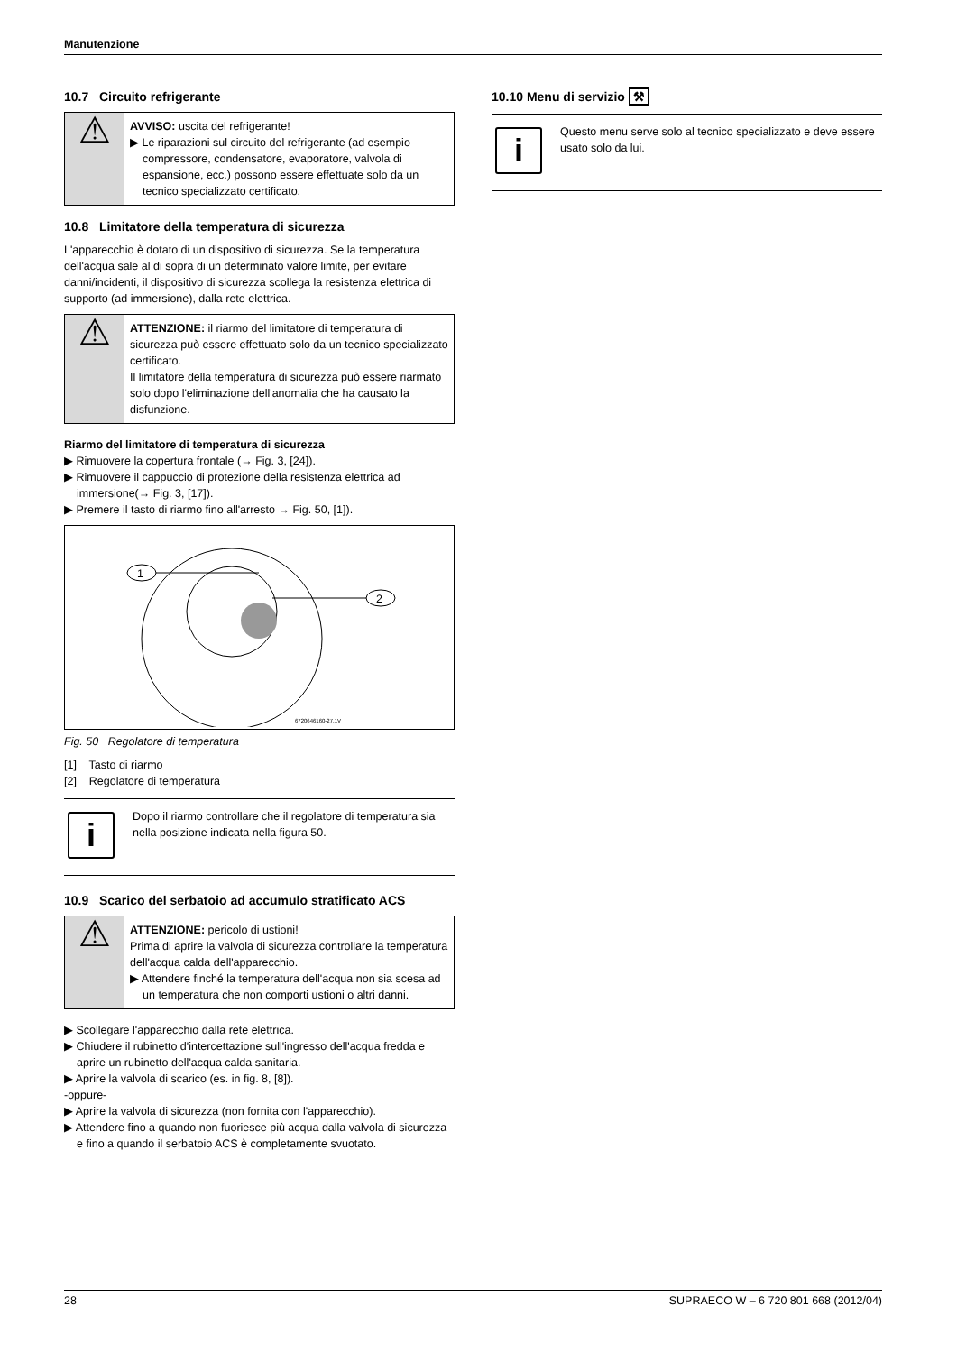Manutenzione
10.7 Circuito refrigerante
⚠
AVVISO: uscita del refrigerante!
▶ Le riparazioni sul circuito del refrigerante (ad esempio compressore, condensatore, evaporatore, valvola di espansione, ecc.) possono essere effettuate solo da un tecnico specializzato certificato.
10.8 Limitatore della temperatura di sicurezza
L'apparecchio è dotato di un dispositivo di sicurezza. Se la temperatura dell'acqua sale al di sopra di un determinato valore limite, per evitare danni/incidenti, il dispositivo di sicurezza scollega la resistenza elettrica di supporto (ad immersione), dalla rete elettrica.
⚠
ATTENZIONE: il riarmo del limitatore di temperatura di sicurezza può essere effettuato solo da un tecnico specializzato certificato.
Il limitatore della temperatura di sicurezza può essere riarmato solo dopo l'eliminazione dell'anomalia che ha causato la disfunzione.
Riarmo del limitatore di temperatura di sicurezza
▶ Rimuovere la copertura frontale (→ Fig. 3, [24]).
▶ Rimuovere il cappuccio di protezione della resistenza elettrica ad immersione(→ Fig. 3, [17]).
▶ Premere il tasto di riarmo fino all'arresto → Fig. 50, [1]).
1
2
6720646160-27.1V
Fig. 50 Regolatore di temperatura
[1] Tasto di riarmo
[2] Regolatore di temperatura
i
Dopo il riarmo controllare che il regolatore di temperatura sia nella posizione indicata nella figura 50.
10.9 Scarico del serbatoio ad accumulo stratificato ACS
⚠
ATTENZIONE: pericolo di ustioni!
Prima di aprire la valvola di sicurezza controllare la temperatura dell'acqua calda dell'apparecchio.
▶ Attendere finché la temperatura dell'acqua non sia scesa ad un temperatura che non comporti ustioni o altri danni.
▶ Scollegare l'apparecchio dalla rete elettrica.
▶ Chiudere il rubinetto d'intercettazione sull'ingresso dell'acqua fredda e aprire un rubinetto dell'acqua calda sanitaria.
▶ Aprire la valvola di scarico (es. in fig. 8, [8]).
-oppure-
▶ Aprire la valvola di sicurezza (non fornita con l'apparecchio).
▶ Attendere fino a quando non fuoriesce più acqua dalla valvola di sicurezza e fino a quando il serbatoio ACS è completamente svuotato.
10.10 Menu di servizio ⚒
i
Questo menu serve solo al tecnico specializzato e deve essere usato solo da lui.
28 SUPRAECO W – 6 720 801 668 (2012/04)